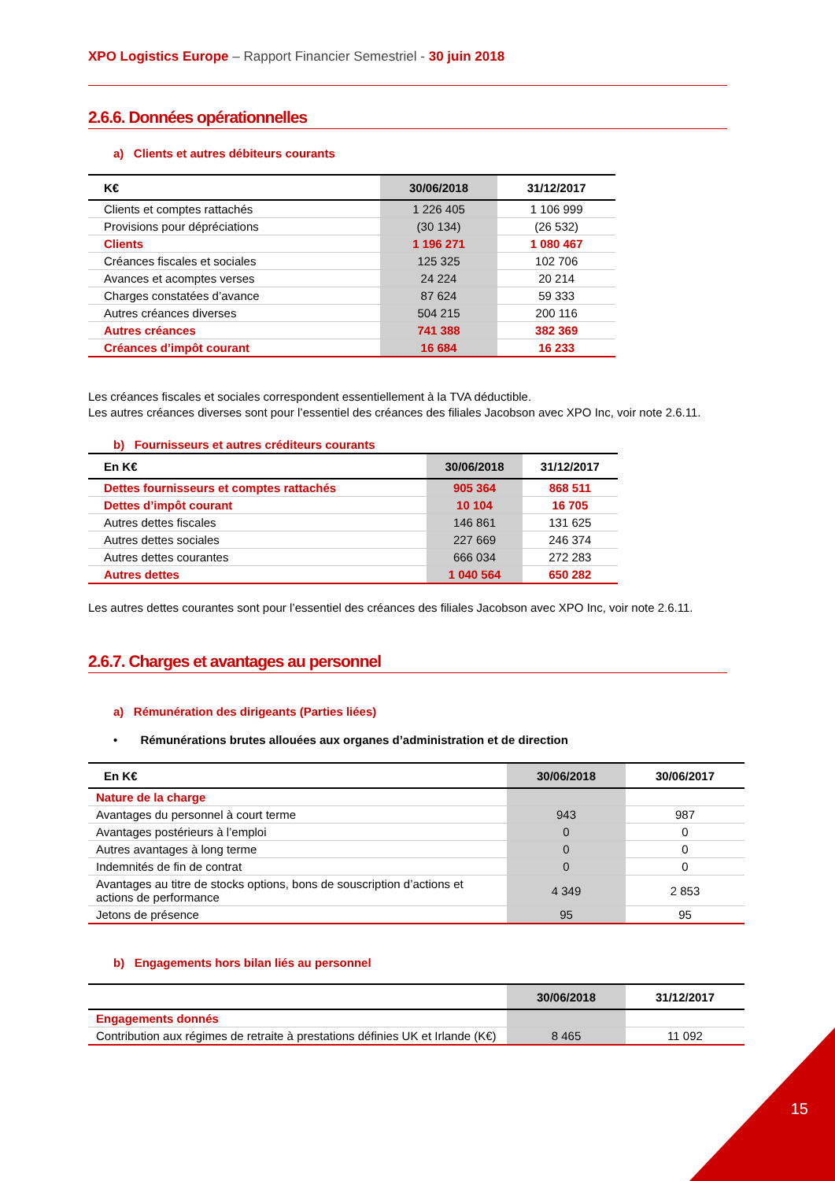XPO Logistics Europe – Rapport Financier Semestriel - 30 juin 2018
2.6.6. Données opérationnelles
a) Clients et autres débiteurs courants
| K€ | 30/06/2018 | 31/12/2017 |
| --- | --- | --- |
| Clients et comptes rattachés | 1 226 405 | 1 106 999 |
| Provisions pour dépréciations | (30 134) | (26 532) |
| Clients | 1 196 271 | 1 080 467 |
| Créances fiscales et sociales | 125 325 | 102 706 |
| Avances et acomptes verses | 24 224 | 20 214 |
| Charges constatées d’avance | 87 624 | 59 333 |
| Autres créances diverses | 504 215 | 200 116 |
| Autres créances | 741 388 | 382 369 |
| Créances d’impôt courant | 16 684 | 16 233 |
Les créances fiscales et sociales correspondent essentiellement à la TVA déductible.
Les autres créances diverses sont pour l’essentiel des créances des filiales Jacobson avec XPO Inc, voir note 2.6.11.
b) Fournisseurs et autres créditeurs courants
| En K€ | 30/06/2018 | 31/12/2017 |
| --- | --- | --- |
| Dettes fournisseurs et comptes rattachés | 905 364 | 868 511 |
| Dettes d’impôt courant | 10 104 | 16 705 |
| Autres dettes fiscales | 146 861 | 131 625 |
| Autres dettes sociales | 227 669 | 246 374 |
| Autres dettes courantes | 666 034 | 272 283 |
| Autres dettes | 1 040 564 | 650 282 |
Les autres dettes courantes sont pour l’essentiel des créances des filiales Jacobson avec XPO Inc, voir note 2.6.11.
2.6.7. Charges et avantages au personnel
a) Rémunération des dirigeants (Parties liées)
• Rémunérations brutes allouées aux organes d’administration et de direction
| En K€ | 30/06/2018 | 30/06/2017 |
| --- | --- | --- |
| Nature de la charge | | |
| Avantages du personnel à court terme | 943 | 987 |
| Avantages postérieurs à l’emploi | 0 | 0 |
| Autres avantages à long terme | 0 | 0 |
| Indemnités de fin de contrat | 0 | 0 |
| Avantages au titre de stocks options, bons de souscription d’actions et actions de performance | 4 349 | 2 853 |
| Jetons de présence | 95 | 95 |
b) Engagements hors bilan liés au personnel
| | 30/06/2018 | 31/12/2017 |
| --- | --- | --- |
| Engagements donnés | | |
| Contribution aux régimes de retraite à prestations définies UK et Irlande (K€) | 8 465 | 11 092 |
15